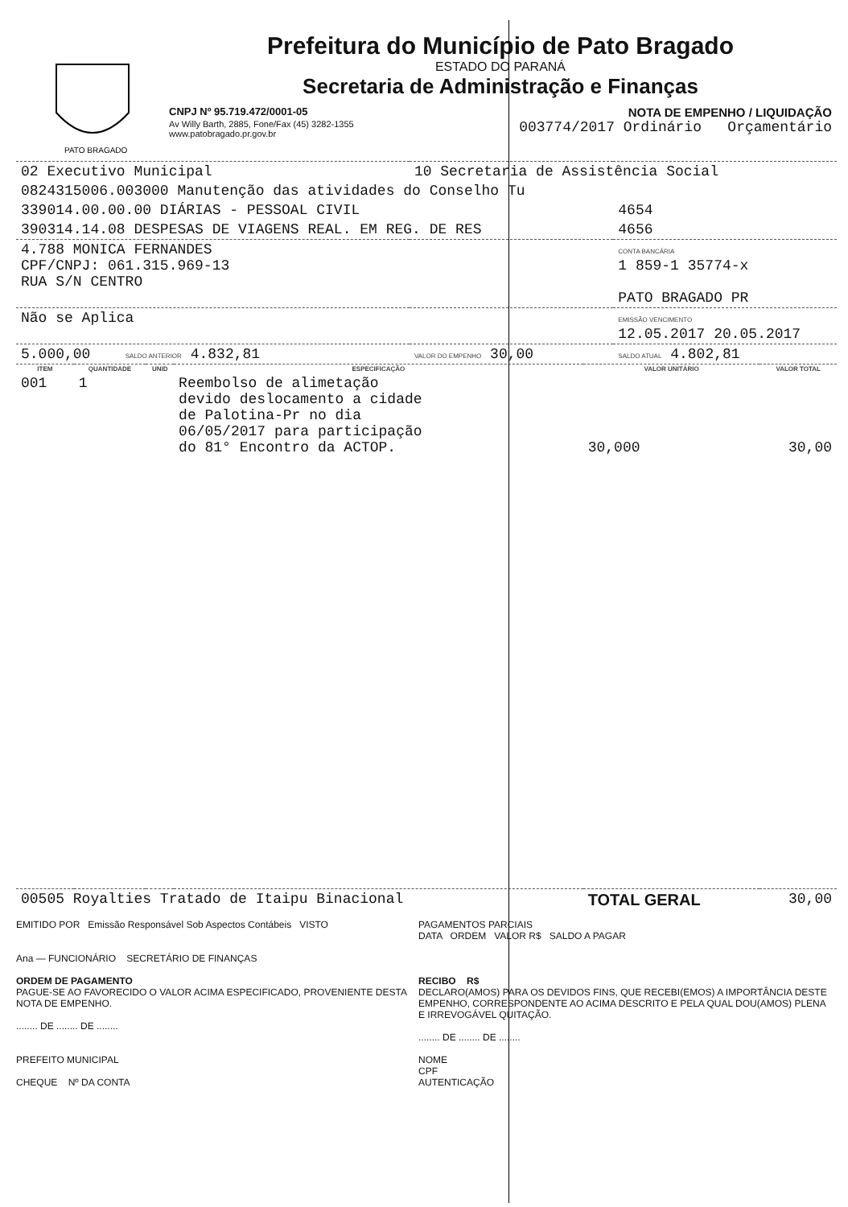PATO BRAGADO
Prefeitura do Município de Pato Bragado
ESTADO DO PARANÁ
Secretaria de Administração e Finanças
CNPJ Nº 95.719.472/0001-05 NOTA DE EMPENHO / LIQUIDAÇÃO
Av Willy Barth, 2885, Fone/Fax (45) 3282-1355
www.patobragado.pr.gov.br 003774/2017 Ordinário Orçamentário
| 02 Executivo Municipal | 10 Secretaria de Assistência Social | |
| 0824315006.003000 Manutenção das atividades do Conselho Tu | | |
| 339014.00.00.00 DIÁRIAS - PESSOAL CIVIL | | 4654 |
| 390314.14.08 DESPESAS DE VIAGENS REAL. EM REG. DE RES | | 4656 |
| 4.788 MONICA FERNANDES CPF/CNPJ: 061.315.969-13 RUA S/N CENTRO | | CONTA BANCÁRIA 1 859-1 35774-x PATO BRAGADO PR |
| Não se Aplica | | EMISSÃO VENCIMENTO 12.05.2017 20.05.2017 |
| 5.000,00 SALDO ANTERIOR 4.832,81 | VALOR DO EMPENHO 30,00 | SALDO ATUAL 4.802,81 |
| ITEM | QUANTIDADE | UNID | ESPECIFICAÇÃO | VALOR UNITÁRIO | VALOR TOTAL |
| --- | --- | --- | --- | --- | --- |
| 001 | 1 | | Reembolso de alimetação devido deslocamento a cidade de Palotina-Pr no dia 06/05/2017 para participação do 81° Encontro da ACTOP. | 30,000 | 30,00 |
| 00505 Royalties Tratado de Itaipu Binacional | | | | TOTAL GERAL | 30,00 |
EMITIDO POR Emissão Responsável Sob Aspectos Contábeis VISTO
Ana — FUNCIONÁRIO SECRETÁRIO DE FINANÇAS
ORDEM DE PAGAMENTO
PAGUE-SE AO FAVORECIDO O VALOR ACIMA ESPECIFICADO, PROVENIENTE DESTA NOTA DE EMPENHO.
........ DE ........ DE ........
PREFEITO MUNICIPAL
CHEQUE Nº DA CONTA
PAGAMENTOS PARCIAIS
DATA ORDEM VALOR R$ SALDO A PAGAR
RECIBO R$
DECLARO(AMOS) PARA OS DEVIDOS FINS, QUE RECEBI(EMOS) A IMPORTÂNCIA DESTE EMPENHO, CORRESPONDENTE AO ACIMA DESCRITO E PELA QUAL DOU(AMOS) PLENA E IRREVOGÁVEL QUITAÇÃO.
........ DE ........ DE ........
NOME
CPF
AUTENTICAÇÃO